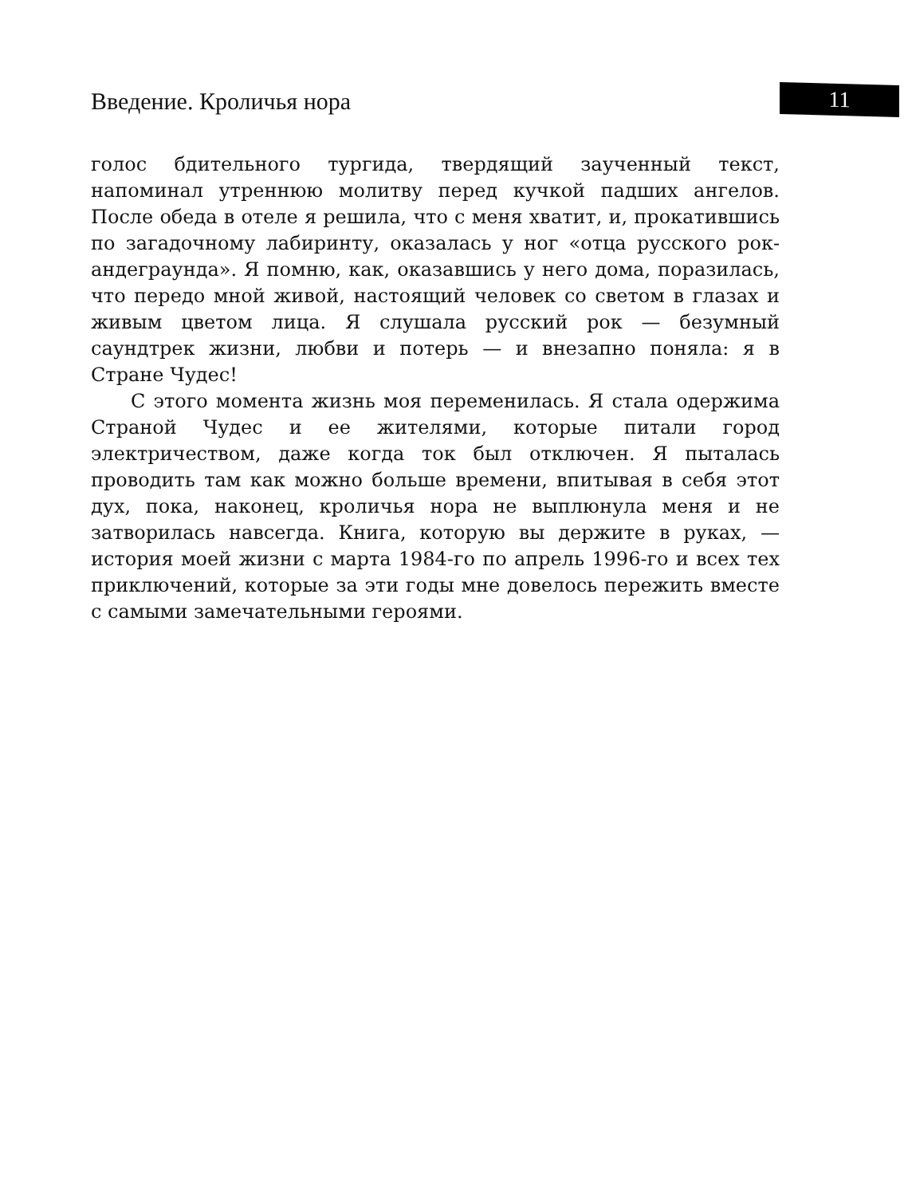Введение. Кроличья нора 11
голос бдительного тургида, твердящий заученный текст, напоминал утреннюю молитву перед кучкой падших ангелов. После обеда в отеле я решила, что с меня хватит, и, прокатившись по загадочному лабиринту, оказалась у ног «отца русского рок-андеграунда». Я помню, как, оказавшись у него дома, поразилась, что передо мной живой, настоящий человек со светом в глазах и живым цветом лица. Я слушала русский рок — безумный саундтрек жизни, любви и потерь — и внезапно поняла: я в Стране Чудес!
С этого момента жизнь моя переменилась. Я стала одержима Страной Чудес и ее жителями, которые питали город электричеством, даже когда ток был отключен. Я пыталась проводить там как можно больше времени, впитывая в себя этот дух, пока, наконец, кроличья нора не выплюнула меня и не затворилась навсегда. Книга, которую вы держите в руках, — история моей жизни с марта 1984-го по апрель 1996-го и всех тех приключений, которые за эти годы мне довелось пережить вместе с самыми замечательными героями.